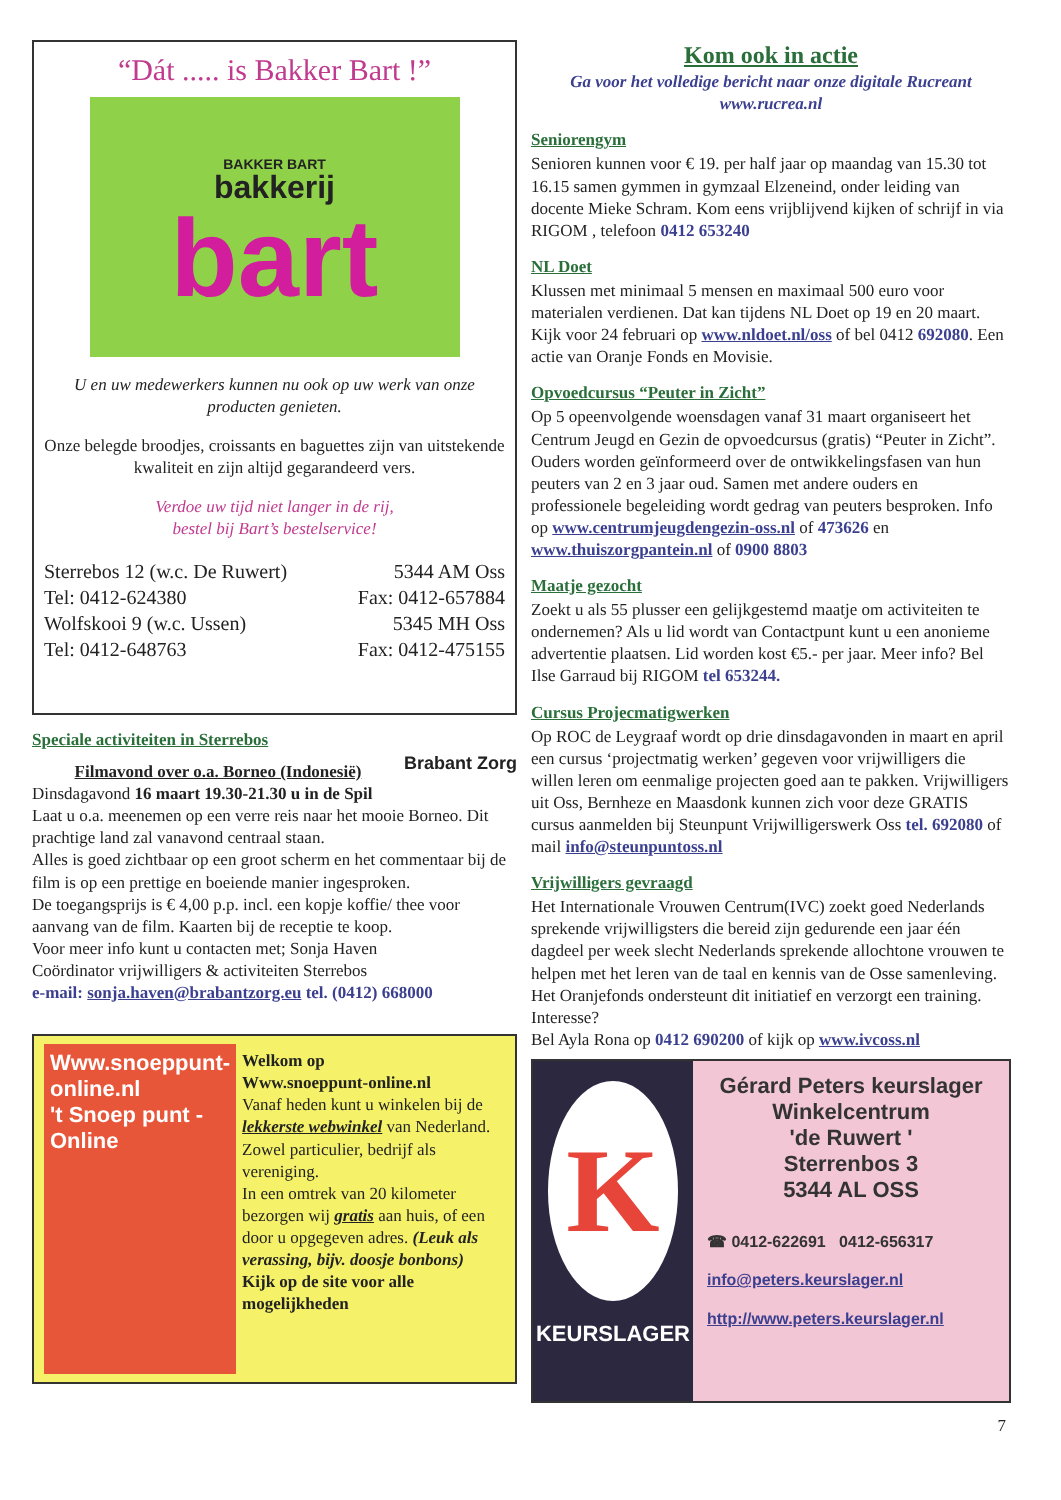“Dát ..... is Bakker Bart !”
BAKKER BART
bakkerij
bart
U en uw medewerkers kunnen nu ook op uw werk van onze producten genieten.
Onze belegde broodjes, croissants en baguettes zijn van uitstekende kwaliteit en zijn altijd gegarandeerd vers.
Verdoe uw tijd niet langer in de rij,
bestel bij Bart’s bestelservice!
Sterrebos 12 (w.c. De Ruwert)
Tel: 0412-624380
Wolfskooi 9 (w.c. Ussen)
Tel: 0412-648763
5344 AM Oss
Fax: 0412-657884
5345 MH Oss
Fax: 0412-475155
Speciale activiteiten in Sterrebos
Brabant Zorg
Filmavond over o.a. Borneo (Indonesië)
Dinsdagavond 16 maart 19.30-21.30 u in de Spil
Laat u o.a. meenemen op een verre reis naar het mooie Borneo. Dit prachtige land zal vanavond centraal staan.
Alles is goed zichtbaar op een groot scherm en het commentaar bij de film is op een prettige en boeiende manier ingesproken.
De toegangsprijs is € 4,00 p.p. incl. een kopje koffie/ thee voor aanvang van de film. Kaarten bij de receptie te koop.
Voor meer info kunt u contacten met; Sonja Haven
Coördinator vrijwilligers & activiteiten Sterrebos
e-mail: sonja.haven@brabantzorg.eu tel. (0412) 668000
Www.snoeppunt-online.nl
't Snoep punt -Online
Welkom op
Www.snoeppunt-online.nl
Vanaf heden kunt u winkelen bij de lekkerste webwinkel van Nederland.
Zowel particulier, bedrijf als vereniging.
In een omtrek van 20 kilometer bezorgen wij gratis aan huis, of een door u opgegeven adres. (Leuk als verassing, bijv. doosje bonbons)
Kijk op de site voor alle mogelijkheden
Kom ook in actie
Ga voor het volledige bericht naar onze digitale Rucreant
www.rucrea.nl
Seniorengym
Senioren kunnen voor € 19. per half jaar op maandag van 15.30 tot 16.15 samen gymmen in gymzaal Elzeneind, onder leiding van docente Mieke Schram. Kom eens vrijblijvend kijken of schrijf in via RIGOM , telefoon 0412 653240
NL Doet
Klussen met minimaal 5 mensen en maximaal 500 euro voor materialen verdienen. Dat kan tijdens NL Doet op 19 en 20 maart. Kijk voor 24 februari op www.nldoet.nl/oss of bel 0412 692080. Een actie van Oranje Fonds en Movisie.
Opvoedcursus “Peuter in Zicht”
Op 5 opeenvolgende woensdagen vanaf 31 maart organiseert het Centrum Jeugd en Gezin de opvoedcursus (gratis) “Peuter in Zicht”. Ouders worden geïnformeerd over de ontwikkelingsfasen van hun peuters van 2 en 3 jaar oud. Samen met andere ouders en professionele begeleiding wordt gedrag van peuters besproken. Info op www.centrumjeugdengezin-oss.nl of 473626 en www.thuiszorgpantein.nl of 0900 8803
Maatje gezocht
Zoekt u als 55 plusser een gelijkgestemd maatje om activiteiten te ondernemen? Als u lid wordt van Contactpunt kunt u een anonieme advertentie plaatsen. Lid worden kost €5.- per jaar. Meer info? Bel Ilse Garraud bij RIGOM tel 653244.
Cursus Projecmatigwerken
Op ROC de Leygraaf wordt op drie dinsdagavonden in maart en april een cursus ‘projectmatig werken’ gegeven voor vrijwilligers die willen leren om eenmalige projecten goed aan te pakken. Vrijwilligers uit Oss, Bernheze en Maasdonk kunnen zich voor deze GRATIS cursus aanmelden bij Steunpunt Vrijwilligerswerk Oss tel. 692080 of mail info@steunpuntoss.nl
Vrijwilligers gevraagd
Het Internationale Vrouwen Centrum(IVC) zoekt goed Nederlands sprekende vrijwilligsters die bereid zijn gedurende een jaar één dagdeel per week slecht Nederlands sprekende allochtone vrouwen te helpen met het leren van de taal en kennis van de Osse samenleving. Het Oranjefonds ondersteunt dit initiatief en verzorgt een training. Interesse?
Bel Ayla Rona op 0412 690200 of kijk op www.ivcoss.nl
K
KEURSLAGER
Gérard Peters keurslager
Winkelcentrum
'de Ruwert '
Sterrenbos 3
5344 AL OSS
☎ 0412-622691 0412-656317
info@peters.keurslager.nl
http://www.peters.keurslager.nl
7